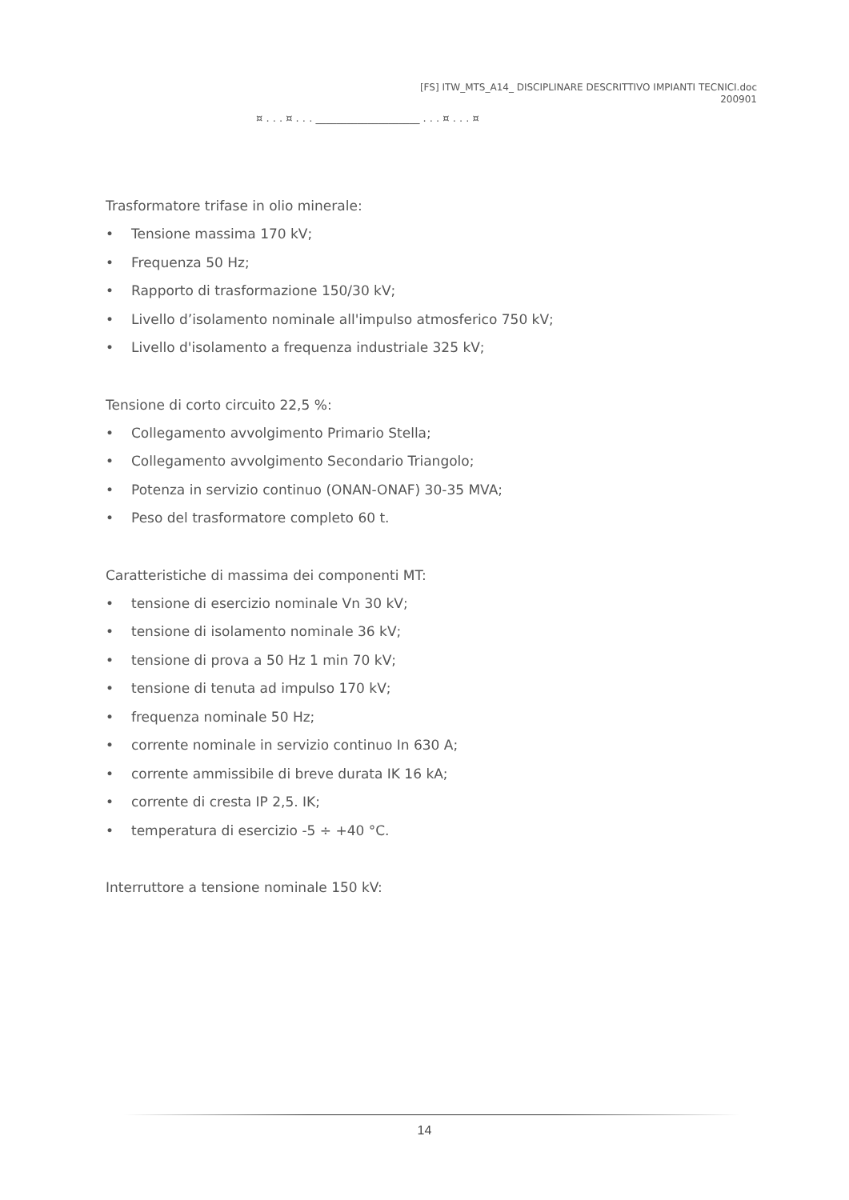[FS] ITW_MTS_A14_ DISCIPLINARE DESCRITTIVO IMPIANTI TECNICI.doc
200901
¤ . . . ¤ . . . ____________________ . . . ¤ . . . ¤
Trasformatore trifase in olio minerale:
• Tensione massima 170 kV;
• Frequenza 50 Hz;
• Rapporto di trasformazione 150/30 kV;
• Livello d’isolamento nominale all'impulso atmosferico 750 kV;
• Livello d'isolamento a frequenza industriale 325 kV;
Tensione di corto circuito 22,5 %:
• Collegamento avvolgimento Primario Stella;
• Collegamento avvolgimento Secondario Triangolo;
• Potenza in servizio continuo (ONAN-ONAF) 30-35 MVA;
• Peso del trasformatore completo 60 t.
Caratteristiche di massima dei componenti MT:
• tensione di esercizio nominale Vn 30 kV;
• tensione di isolamento nominale 36 kV;
• tensione di prova a 50 Hz 1 min 70 kV;
• tensione di tenuta ad impulso 170 kV;
• frequenza nominale 50 Hz;
• corrente nominale in servizio continuo In 630 A;
• corrente ammissibile di breve durata IK 16 kA;
• corrente di cresta IP 2,5. IK;
• temperatura di esercizio -5 ÷ +40 °C.
Interruttore a tensione nominale 150 kV:
14